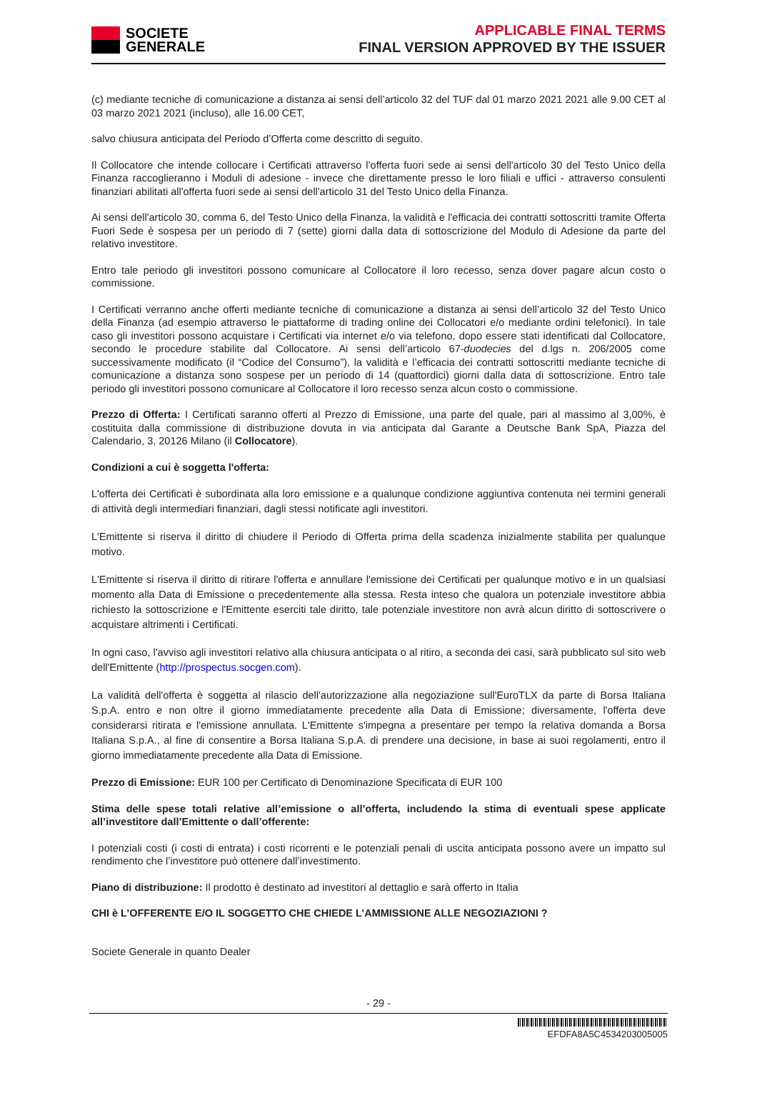SOCIETE
GENERALE
APPLICABLE FINAL TERMS
FINAL VERSION APPROVED BY THE ISSUER
(c) mediante tecniche di comunicazione a distanza ai sensi dell’articolo 32 del TUF dal 01 marzo 2021 2021 alle 9.00 CET al 03 marzo 2021 2021 (incluso), alle 16.00 CET,
salvo chiusura anticipata del Periodo d’Offerta come descritto di seguito.
Il Collocatore che intende collocare i Certificati attraverso l’offerta fuori sede ai sensi dell'articolo 30 del Testo Unico della Finanza raccoglieranno i Moduli di adesione - invece che direttamente presso le loro filiali e uffici - attraverso consulenti finanziari abilitati all'offerta fuori sede ai sensi dell'articolo 31 del Testo Unico della Finanza.
Ai sensi dell'articolo 30, comma 6, del Testo Unico della Finanza, la validità e l'efficacia dei contratti sottoscritti tramite Offerta Fuori Sede è sospesa per un periodo di 7 (sette) giorni dalla data di sottoscrizione del Modulo di Adesione da parte del relativo investitore.
Entro tale periodo gli investitori possono comunicare al Collocatore il loro recesso, senza dover pagare alcun costo o commissione.
I Certificati verranno anche offerti mediante tecniche di comunicazione a distanza ai sensi dell’articolo 32 del Testo Unico della Finanza (ad esempio attraverso le piattaforme di trading online dei Collocatori e/o mediante ordini telefonici). In tale caso gli investitori possono acquistare i Certificati via internet e/o via telefono, dopo essere stati identificati dal Collocatore, secondo le procedure stabilite dal Collocatore. Ai sensi dell’articolo 67-duodecies del d.lgs n. 206/2005 come successivamente modificato (il “Codice del Consumo”), la validità e l’efficacia dei contratti sottoscritti mediante tecniche di comunicazione a distanza sono sospese per un periodo di 14 (quattordici) giorni dalla data di sottoscrizione. Entro tale periodo gli investitori possono comunicare al Collocatore il loro recesso senza alcun costo o commissione.
Prezzo di Offerta: I Certificati saranno offerti al Prezzo di Emissione, una parte del quale, pari al massimo al 3,00%, è costituita dalla commissione di distribuzione dovuta in via anticipata dal Garante a Deutsche Bank SpA, Piazza del Calendario, 3, 20126 Milano (il Collocatore).
Condizioni a cui è soggetta l'offerta:
L'offerta dei Certificati è subordinata alla loro emissione e a qualunque condizione aggiuntiva contenuta nei termini generali di attività degli intermediari finanziari, dagli stessi notificate agli investitori.
L'Emittente si riserva il diritto di chiudere il Periodo di Offerta prima della scadenza inizialmente stabilita per qualunque motivo.
L'Emittente si riserva il diritto di ritirare l'offerta e annullare l'emissione dei Certificati per qualunque motivo e in un qualsiasi momento alla Data di Emissione o precedentemente alla stessa. Resta inteso che qualora un potenziale investitore abbia richiesto la sottoscrizione e l'Emittente eserciti tale diritto, tale potenziale investitore non avrà alcun diritto di sottoscrivere o acquistare altrimenti i Certificati.
In ogni caso, l'avviso agli investitori relativo alla chiusura anticipata o al ritiro, a seconda dei casi, sarà pubblicato sul sito web dell'Emittente (http://prospectus.socgen.com).
La validità dell'offerta è soggetta al rilascio dell'autorizzazione alla negoziazione sull'EuroTLX da parte di Borsa Italiana S.p.A. entro e non oltre il giorno immediatamente precedente alla Data di Emissione; diversamente, l'offerta deve considerarsi ritirata e l'emissione annullata. L'Emittente s'impegna a presentare per tempo la relativa domanda a Borsa Italiana S.p.A., al fine di consentire a Borsa Italiana S.p.A. di prendere una decisione, in base ai suoi regolamenti, entro il giorno immediatamente precedente alla Data di Emissione.
Prezzo di Emissione: EUR 100 per Certificato di Denominazione Specificata di EUR 100
Stima delle spese totali relative all’emissione o all’offerta, includendo la stima di eventuali spese applicate all’investitore dall’Emittente o dall’offerente:
I potenziali costi (i costi di entrata) i costi ricorrenti e le potenziali penali di uscita anticipata possono avere un impatto sul rendimento che l’investitore può ottenere dall’investimento.
Piano di distribuzione: Il prodotto è destinato ad investitori al dettaglio e sarà offerto in Italia
CHI è L’OFFERENTE E/O IL SOGGETTO CHE CHIEDE L’AMMISSIONE ALLE NEGOZIAZIONI ?
Societe Generale in quanto Dealer
- 29 -
EFDFA8A5C4534203005005